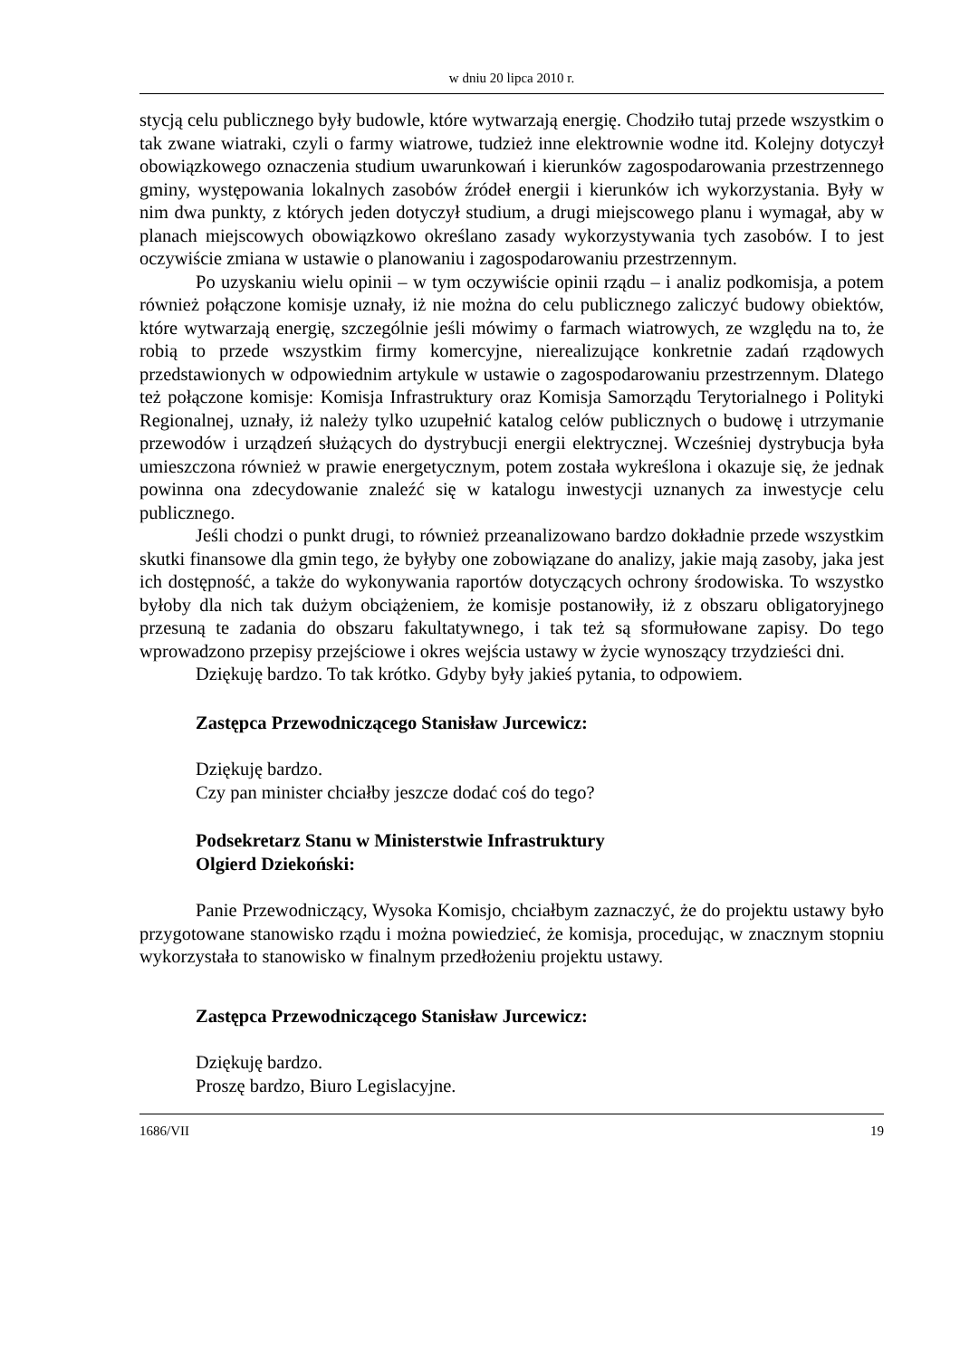w dniu 20 lipca 2010 r.
stycją celu publicznego były budowle, które wytwarzają energię. Chodziło tutaj przede wszystkim o tak zwane wiatraki, czyli o farmy wiatrowe, tudzież inne elektrownie wodne itd. Kolejny dotyczył obowiązkowego oznaczenia studium uwarunkowań i kierunków zagospodarowania przestrzennego gminy, występowania lokalnych zasobów źródeł energii i kierunków ich wykorzystania. Były w nim dwa punkty, z których jeden dotyczył studium, a drugi miejscowego planu i wymagał, aby w planach miejscowych obowiązkowo określano zasady wykorzystywania tych zasobów. I to jest oczywiście zmiana w ustawie o planowaniu i zagospodarowaniu przestrzennym.
Po uzyskaniu wielu opinii – w tym oczywiście opinii rządu – i analiz podkomisja, a potem również połączone komisje uznały, iż nie można do celu publicznego zaliczyć budowy obiektów, które wytwarzają energię, szczególnie jeśli mówimy o farmach wiatrowych, ze względu na to, że robią to przede wszystkim firmy komercyjne, nierealizujące konkretnie zadań rządowych przedstawionych w odpowiednim artykule w ustawie o zagospodarowaniu przestrzennym. Dlatego też połączone komisje: Komisja Infrastruktury oraz Komisja Samorządu Terytorialnego i Polityki Regionalnej, uznały, iż należy tylko uzupełnić katalog celów publicznych o budowę i utrzymanie przewodów i urządzeń służących do dystrybucji energii elektrycznej. Wcześniej dystrybucja była umieszczona również w prawie energetycznym, potem została wykreślona i okazuje się, że jednak powinna ona zdecydowanie znaleźć się w katalogu inwestycji uznanych za inwestycje celu publicznego.
Jeśli chodzi o punkt drugi, to również przeanalizowano bardzo dokładnie przede wszystkim skutki finansowe dla gmin tego, że byłyby one zobowiązane do analizy, jakie mają zasoby, jaka jest ich dostępność, a także do wykonywania raportów dotyczących ochrony środowiska. To wszystko byłoby dla nich tak dużym obciążeniem, że komisje postanowiły, iż z obszaru obligatoryjnego przesuną te zadania do obszaru fakultatywnego, i tak też są sformułowane zapisy. Do tego wprowadzono przepisy przejściowe i okres wejścia ustawy w życie wynoszący trzydzieści dni.
Dziękuję bardzo. To tak krótko. Gdyby były jakieś pytania, to odpowiem.
Zastępca Przewodniczącego Stanisław Jurcewicz:
Dziękuję bardzo.
Czy pan minister chciałby jeszcze dodać coś do tego?
Podsekretarz Stanu w Ministerstwie Infrastruktury
Olgierd Dziekoński:
Panie Przewodniczący, Wysoka Komisjo, chciałbym zaznaczyć, że do projektu ustawy było przygotowane stanowisko rządu i można powiedzieć, że komisja, procedując, w znacznym stopniu wykorzystała to stanowisko w finalnym przedłożeniu projektu ustawy.
Zastępca Przewodniczącego Stanisław Jurcewicz:
Dziękuję bardzo.
Proszę bardzo, Biuro Legislacyjne.
1686/VII 19